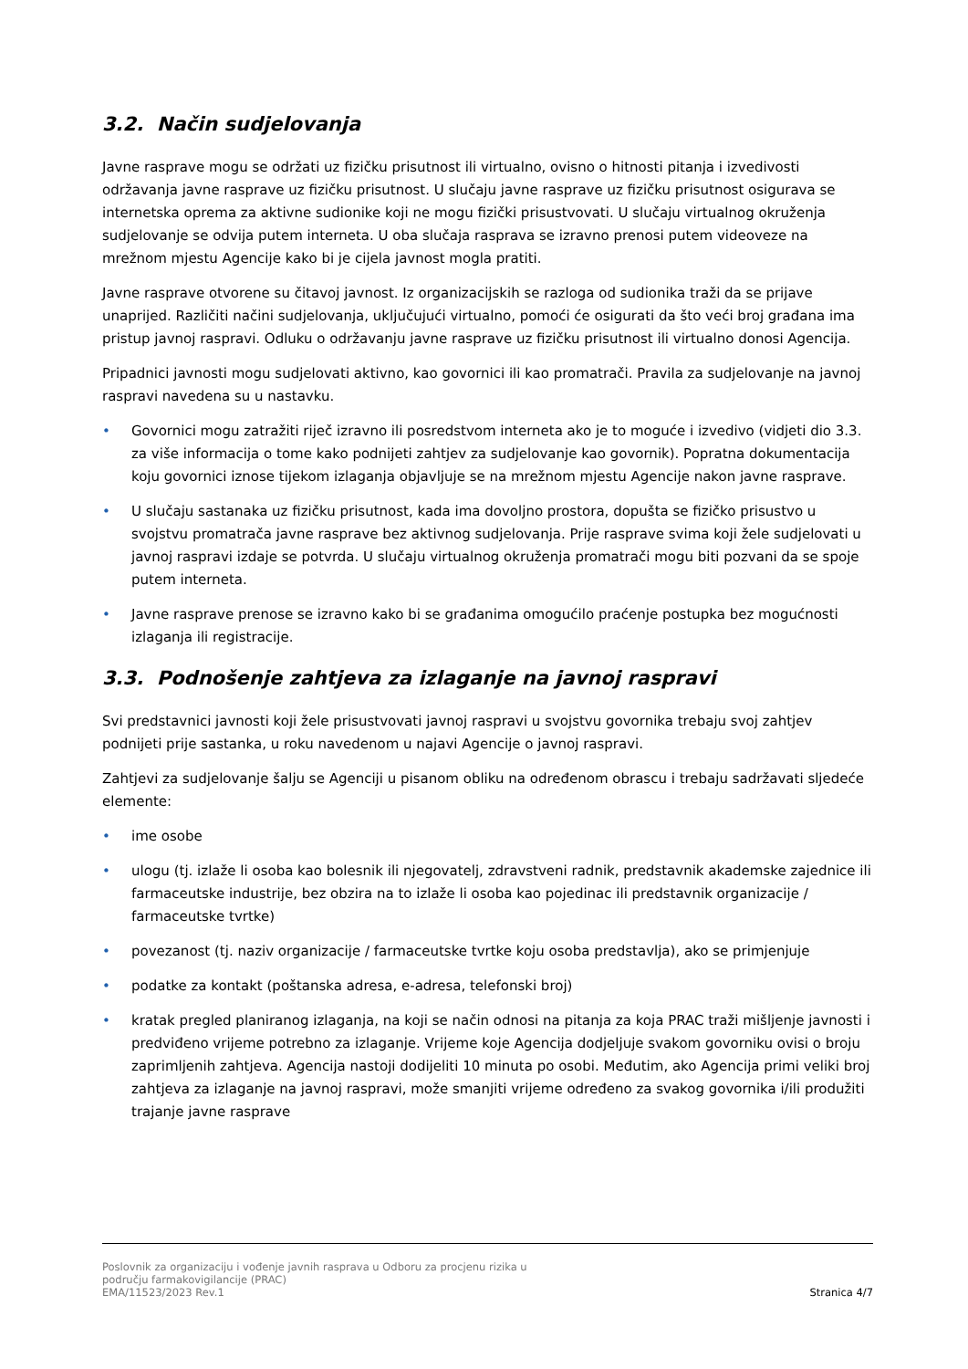3.2. Način sudjelovanja
Javne rasprave mogu se održati uz fizičku prisutnost ili virtualno, ovisno o hitnosti pitanja i izvedivosti održavanja javne rasprave uz fizičku prisutnost. U slučaju javne rasprave uz fizičku prisutnost osigurava se internetska oprema za aktivne sudionike koji ne mogu fizički prisustvovati. U slučaju virtualnog okruženja sudjelovanje se odvija putem interneta. U oba slučaja rasprava se izravno prenosi putem videoveze na mrežnom mjestu Agencije kako bi je cijela javnost mogla pratiti.
Javne rasprave otvorene su čitavoj javnost. Iz organizacijskih se razloga od sudionika traži da se prijave unaprijed. Različiti načini sudjelovanja, uključujući virtualno, pomoći će osigurati da što veći broj građana ima pristup javnoj raspravi. Odluku o održavanju javne rasprave uz fizičku prisutnost ili virtualno donosi Agencija.
Pripadnici javnosti mogu sudjelovati aktivno, kao govornici ili kao promatrači. Pravila za sudjelovanje na javnoj raspravi navedena su u nastavku.
• Govornici mogu zatražiti riječ izravno ili posredstvom interneta ako je to moguće i izvedivo (vidjeti dio 3.3. za više informacija o tome kako podnijeti zahtjev za sudjelovanje kao govornik). Popratna dokumentacija koju govornici iznose tijekom izlaganja objavljuje se na mrežnom mjestu Agencije nakon javne rasprave.
• U slučaju sastanaka uz fizičku prisutnost, kada ima dovoljno prostora, dopušta se fizičko prisustvo u svojstvu promatrača javne rasprave bez aktivnog sudjelovanja. Prije rasprave svima koji žele sudjelovati u javnoj raspravi izdaje se potvrda. U slučaju virtualnog okruženja promatrači mogu biti pozvani da se spoje putem interneta.
• Javne rasprave prenose se izravno kako bi se građanima omogućilo praćenje postupka bez mogućnosti izlaganja ili registracije.
3.3. Podnošenje zahtjeva za izlaganje na javnoj raspravi
Svi predstavnici javnosti koji žele prisustvovati javnoj raspravi u svojstvu govornika trebaju svoj zahtjev podnijeti prije sastanka, u roku navedenom u najavi Agencije o javnoj raspravi.
Zahtjevi za sudjelovanje šalju se Agenciji u pisanom obliku na određenom obrascu i trebaju sadržavati sljedeće elemente:
• ime osobe
• ulogu (tj. izlaže li osoba kao bolesnik ili njegovatelj, zdravstveni radnik, predstavnik akademske zajednice ili farmaceutske industrije, bez obzira na to izlaže li osoba kao pojedinac ili predstavnik organizacije / farmaceutske tvrtke)
• povezanost (tj. naziv organizacije / farmaceutske tvrtke koju osoba predstavlja), ako se primjenjuje
• podatke za kontakt (poštanska adresa, e-adresa, telefonski broj)
• kratak pregled planiranog izlaganja, na koji se način odnosi na pitanja za koja PRAC traži mišljenje javnosti i predviđeno vrijeme potrebno za izlaganje. Vrijeme koje Agencija dodjeljuje svakom govorniku ovisi o broju zaprimljenih zahtjeva. Agencija nastoji dodijeliti 10 minuta po osobi. Međutim, ako Agencija primi veliki broj zahtjeva za izlaganje na javnoj raspravi, može smanjiti vrijeme određeno za svakog govornika i/ili produžiti trajanje javne rasprave
Poslovnik za organizaciju i vođenje javnih rasprava u Odboru za procjenu rizika u
području farmakovigilancije (PRAC)
EMA/11523/2023 Rev.1
Stranica 4/7